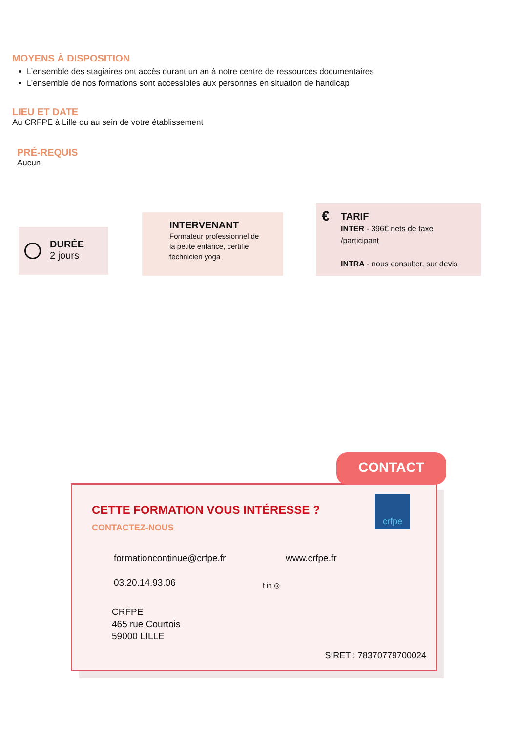MOYENS À DISPOSITION
L’ensemble des stagiaires ont accès durant un an à notre centre de ressources documentaires
L’ensemble de nos formations sont accessibles aux personnes en situation de handicap
LIEU ET DATE
Au CRFPE à Lille ou au sein de votre établissement
PRÉ-REQUIS
Aucun
DURÉE
2 jours
INTERVENANT
Formateur professionnel de
la petite enfance, certifié
technicien yoga
€
TARIF
INTER - 396€ nets de taxe
/participant
INTRA - nous consulter, sur devis
CETTE FORMATION VOUS INTÉRESSE ?
CONTACTEZ-NOUS
crfpe
formationcontinue@crfpe.fr www.crfpe.fr
03.20.14.93.06 f in ◎
CRFPE
465 rue Courtois
59000 LILLE
SIRET : 78370779700024
CONTACT